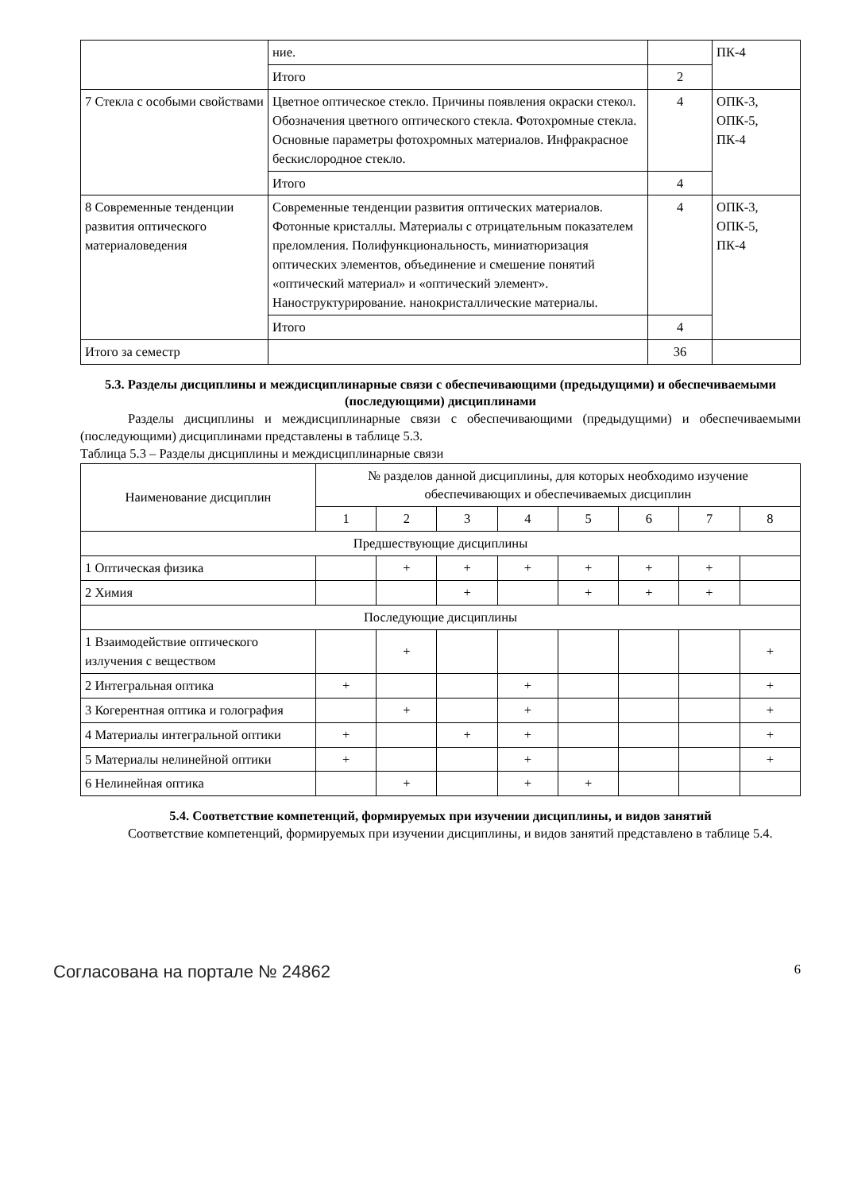| | ние. | | ПК-4 |
| | Итого | 2 | |
| 7 Стекла с особыми свойствами | Цветное оптическое стекло. Причины появления окраски стекол. Обозначения цветного оптического стекла. Фотохромные стекла. Основные параметры фотохромных материалов. Инфракрасное бескислородное стекло. | 4 | ОПК-3, ОПК-5, ПК-4 |
| | Итого | 4 | |
| 8 Современные тенденции развития оптического материаловедения | Современные тенденции развития оптических материалов. Фотонные кристаллы. Материалы с отрицательным показателем преломления. Полифункциональность, миниатюризация оптических элементов, объединение и смешение понятий «оптический материал» и «оптический элемент». Наноструктурирование. нанокристаллические материалы. | 4 | ОПК-3, ОПК-5, ПК-4 |
| | Итого | 4 | |
| Итого за семестр | | 36 | |
5.3. Разделы дисциплины и междисциплинарные связи с обеспечивающими (предыдущими) и обеспечиваемыми (последующими) дисциплинами
Разделы дисциплины и междисциплинарные связи с обеспечивающими (предыдущими) и обеспечиваемыми (последующими) дисциплинами представлены в таблице 5.3.
Таблица 5.3 – Разделы дисциплины и междисциплинарные связи
| Наименование дисциплин | № разделов данной дисциплины, для которых необходимо изучение обеспечивающих и обеспечиваемых дисциплин | | | | | | | |
| --- | --- | --- | --- | --- | --- | --- | --- | --- |
| | 1 | 2 | 3 | 4 | 5 | 6 | 7 | 8 |
| Предшествующие дисциплины | | | | | | | | |
| 1 Оптическая физика | | + | + | + | + | + | + | |
| 2 Химия | | | + | | + | + | + | |
| Последующие дисциплины | | | | | | | | |
| 1 Взаимодействие оптического излучения с веществом | | + | | | | | | + |
| 2 Интегральная оптика | + | | | + | | | | + |
| 3 Когерентная оптика и голография | | + | | + | | | | + |
| 4 Материалы интегральной оптики | + | | + | + | | | | + |
| 5 Материалы нелинейной оптики | + | | | + | | | | + |
| 6 Нелинейная оптика | | + | | + | + | | | |
5.4. Соответствие компетенций, формируемых при изучении дисциплины, и видов занятий
Соответствие компетенций, формируемых при изучении дисциплины, и видов занятий представлено в таблице 5.4.
Согласована на портале № 24862 6